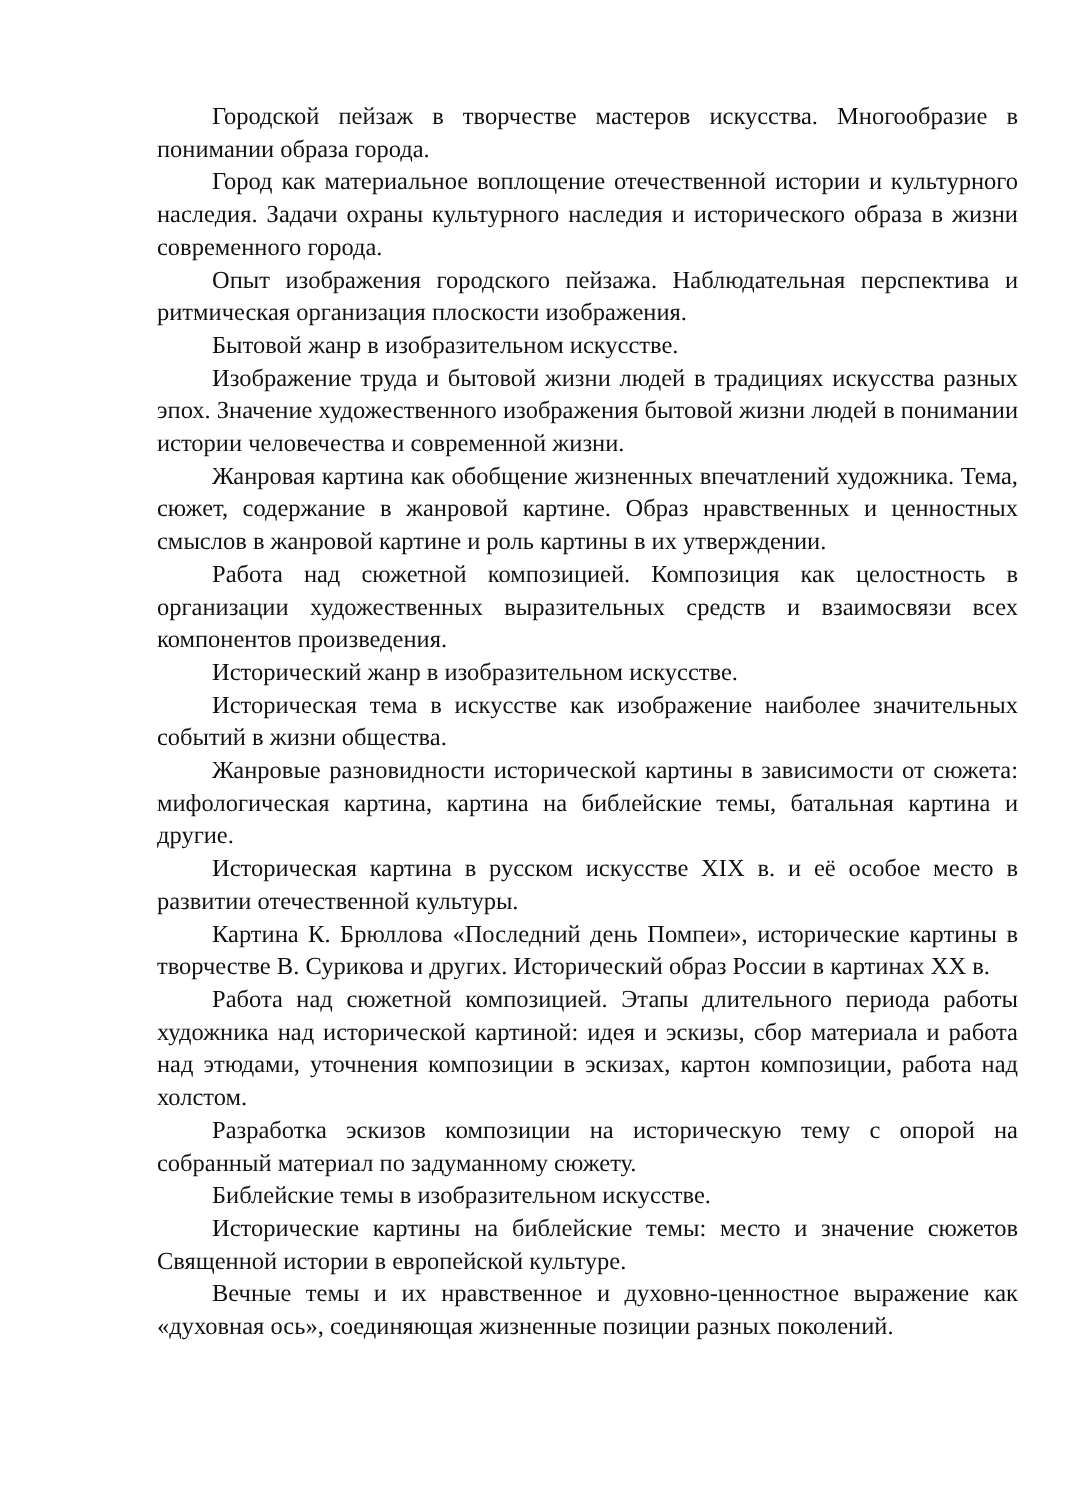Городской пейзаж в творчестве мастеров искусства. Многообразие в понимании образа города.
Город как материальное воплощение отечественной истории и культурного наследия. Задачи охраны культурного наследия и исторического образа в жизни современного города.
Опыт изображения городского пейзажа. Наблюдательная перспектива и ритмическая организация плоскости изображения.
Бытовой жанр в изобразительном искусстве.
Изображение труда и бытовой жизни людей в традициях искусства разных эпох. Значение художественного изображения бытовой жизни людей в понимании истории человечества и современной жизни.
Жанровая картина как обобщение жизненных впечатлений художника. Тема, сюжет, содержание в жанровой картине. Образ нравственных и ценностных смыслов в жанровой картине и роль картины в их утверждении.
Работа над сюжетной композицией. Композиция как целостность в организации художественных выразительных средств и взаимосвязи всех компонентов произведения.
Исторический жанр в изобразительном искусстве.
Историческая тема в искусстве как изображение наиболее значительных событий в жизни общества.
Жанровые разновидности исторической картины в зависимости от сюжета: мифологическая картина, картина на библейские темы, батальная картина и другие.
Историческая картина в русском искусстве XIX в. и её особое место в развитии отечественной культуры.
Картина К. Брюллова «Последний день Помпеи», исторические картины в творчестве В. Сурикова и других. Исторический образ России в картинах XX в.
Работа над сюжетной композицией. Этапы длительного периода работы художника над исторической картиной: идея и эскизы, сбор материала и работа над этюдами, уточнения композиции в эскизах, картон композиции, работа над холстом.
Разработка эскизов композиции на историческую тему с опорой на собранный материал по задуманному сюжету.
Библейские темы в изобразительном искусстве.
Исторические картины на библейские темы: место и значение сюжетов Священной истории в европейской культуре.
Вечные темы и их нравственное и духовно-ценностное выражение как «духовная ось», соединяющая жизненные позиции разных поколений.